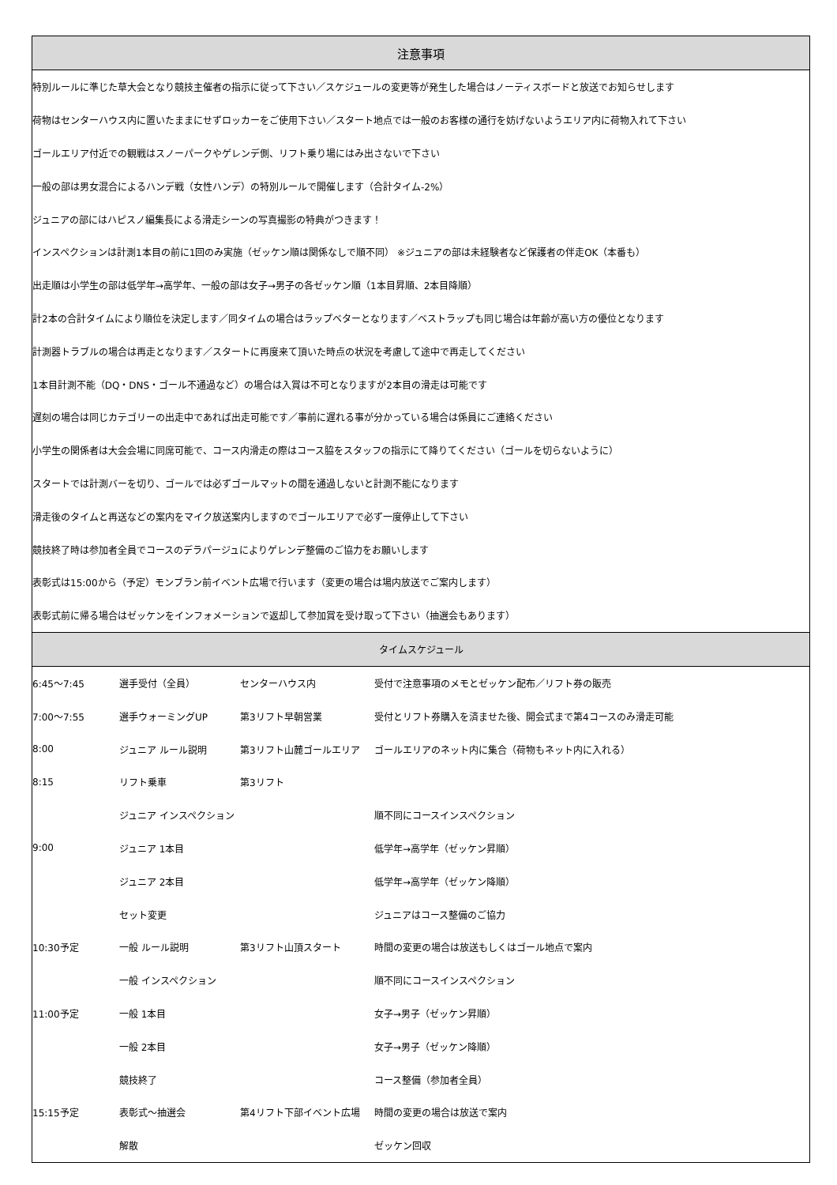| 注意事項 | | | |
| --- | --- | --- | --- |
| 特別ルールに準じた草大会となり競技主催者の指示に従って下さい／スケジュールの変更等が発生した場合はノーティスボードと放送でお知らせします | | | |
| 荷物はセンターハウス内に置いたままにせずロッカーをご使用下さい／スタート地点では一般のお客様の通行を妨げないようエリア内に荷物入れて下さい | | | |
| ゴールエリア付近での観戦はスノーパークやゲレンデ側、リフト乗り場にはみ出さないで下さい | | | |
| 一般の部は男女混合によるハンデ戦（女性ハンデ）の特別ルールで開催します（合計タイム-2%） | | | |
| ジュニアの部にはハピスノ編集長による滑走シーンの写真撮影の特典がつきます！ | | | |
| インスペクションは計測1本目の前に1回のみ実施（ゼッケン順は関係なしで順不同） ※ジュニアの部は未経験者など保護者の伴走OK（本番も） | | | |
| 出走順は小学生の部は低学年→高学年、一般の部は女子→男子の各ゼッケン順（1本目昇順、2本目降順） | | | |
| 計2本の合計タイムにより順位を決定します／同タイムの場合はラップベターとなります／ベストラップも同じ場合は年齢が高い方の優位となります | | | |
| 計測器トラブルの場合は再走となります／スタートに再度来て頂いた時点の状況を考慮して途中で再走してください | | | |
| 1本目計測不能（DQ・DNS・ゴール不通過など）の場合は入賞は不可となりますが2本目の滑走は可能です | | | |
| 遅刻の場合は同じカテゴリーの出走中であれば出走可能です／事前に遅れる事が分かっている場合は係員にご連絡ください | | | |
| 小学生の関係者は大会会場に同席可能で、コース内滑走の際はコース脇をスタッフの指示にて降りてください（ゴールを切らないように） | | | |
| スタートでは計測バーを切り、ゴールでは必ずゴールマットの間を通過しないと計測不能になります | | | |
| 滑走後のタイムと再送などの案内をマイク放送案内しますのでゴールエリアで必ず一度停止して下さい | | | |
| 競技終了時は参加者全員でコースのデラパージュによりゲレンデ整備のご協力をお願いします | | | |
| 表彰式は15:00から（予定）モンブラン前イベント広場で行います（変更の場合は場内放送でご案内します） | | | |
| 表彰式前に帰る場合はゼッケンをインフォメーションで返却して参加賞を受け取って下さい（抽選会もあります） | | | |
| タイムスケジュール | | | |
| 6:45～7:45 | 選手受付（全員） | センターハウス内 | 受付で注意事項のメモとゼッケン配布／リフト券の販売 |
| 7:00～7:55 | 選手ウォーミングUP | 第3リフト早朝営業 | 受付とリフト券購入を済ませた後、開会式まで第4コースのみ滑走可能 |
| 8:00 | ジュニア ルール説明 | 第3リフト山麓ゴールエリア | ゴールエリアのネット内に集合（荷物もネット内に入れる） |
| 8:15 | リフト乗車 | 第3リフト | |
| | ジュニア インスペクション | | 順不同にコースインスペクション |
| 9:00 | ジュニア 1本目 | | 低学年→高学年（ゼッケン昇順） |
| | ジュニア 2本目 | | 低学年→高学年（ゼッケン降順） |
| | セット変更 | | ジュニアはコース整備のご協力 |
| 10:30予定 | 一般 ルール説明 | 第3リフト山頂スタート | 時間の変更の場合は放送もしくはゴール地点で案内 |
| | 一般 インスペクション | | 順不同にコースインスペクション |
| 11:00予定 | 一般 1本目 | | 女子→男子（ゼッケン昇順） |
| | 一般 2本目 | | 女子→男子（ゼッケン降順） |
| | 競技終了 | | コース整備（参加者全員） |
| 15:15予定 | 表彰式～抽選会 | 第4リフト下部イベント広場 | 時間の変更の場合は放送で案内 |
| | 解散 | | ゼッケン回収 |